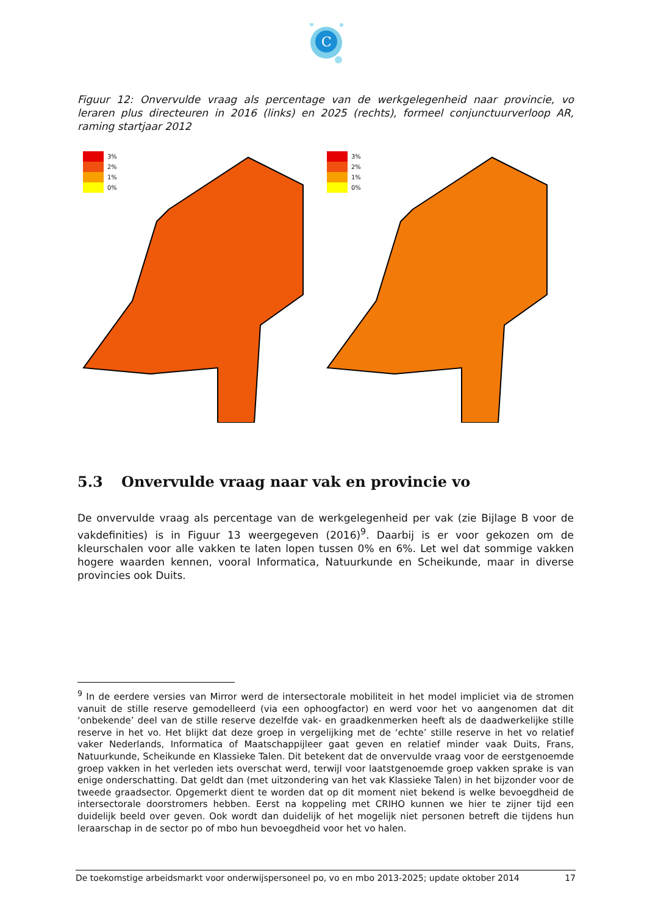C
Figuur 12: Onvervulde vraag als percentage van de werkgelegenheid naar provincie, vo leraren plus directeuren in 2016 (links) en 2025 (rechts), formeel conjunctuurverloop AR, raming startjaar 2012
3%
2%
1%
0%
3%
2%
1%
0%
5.3 Onvervulde vraag naar vak en provincie vo
De onvervulde vraag als percentage van de werkgelegenheid per vak (zie Bijlage B voor de vakdefinities) is in Figuur 13 weergegeven (2016)<sup>9</sup>. Daarbij is er voor gekozen om de kleurschalen voor alle vakken te laten lopen tussen 0% en 6%. Let wel dat sommige vakken hogere waarden kennen, vooral Informatica, Natuurkunde en Scheikunde, maar in diverse provincies ook Duits.
<sup>9</sup> In de eerdere versies van Mirror werd de intersectorale mobiliteit in het model impliciet via de stromen vanuit de stille reserve gemodelleerd (via een ophoogfactor) en werd voor het vo aangenomen dat dit ‘onbekende’ deel van de stille reserve dezelfde vak- en graadkenmerken heeft als de daadwerkelijke stille reserve in het vo. Het blijkt dat deze groep in vergelijking met de ‘echte’ stille reserve in het vo relatief vaker Nederlands, Informatica of Maatschappijleer gaat geven en relatief minder vaak Duits, Frans, Natuurkunde, Scheikunde en Klassieke Talen. Dit betekent dat de onvervulde vraag voor de eerstgenoemde groep vakken in het verleden iets overschat werd, terwijl voor laatstgenoemde groep vakken sprake is van enige onderschatting. Dat geldt dan (met uitzondering van het vak Klassieke Talen) in het bijzonder voor de tweede graadsector. Opgemerkt dient te worden dat op dit moment niet bekend is welke bevoegdheid de intersectorale doorstromers hebben. Eerst na koppeling met CRIHO kunnen we hier te zijner tijd een duidelijk beeld over geven. Ook wordt dan duidelijk of het mogelijk niet personen betreft die tijdens hun leraarschap in de sector po of mbo hun bevoegdheid voor het vo halen.
De toekomstige arbeidsmarkt voor onderwijspersoneel po, vo en mbo 2013-2025; update oktober 2014 17